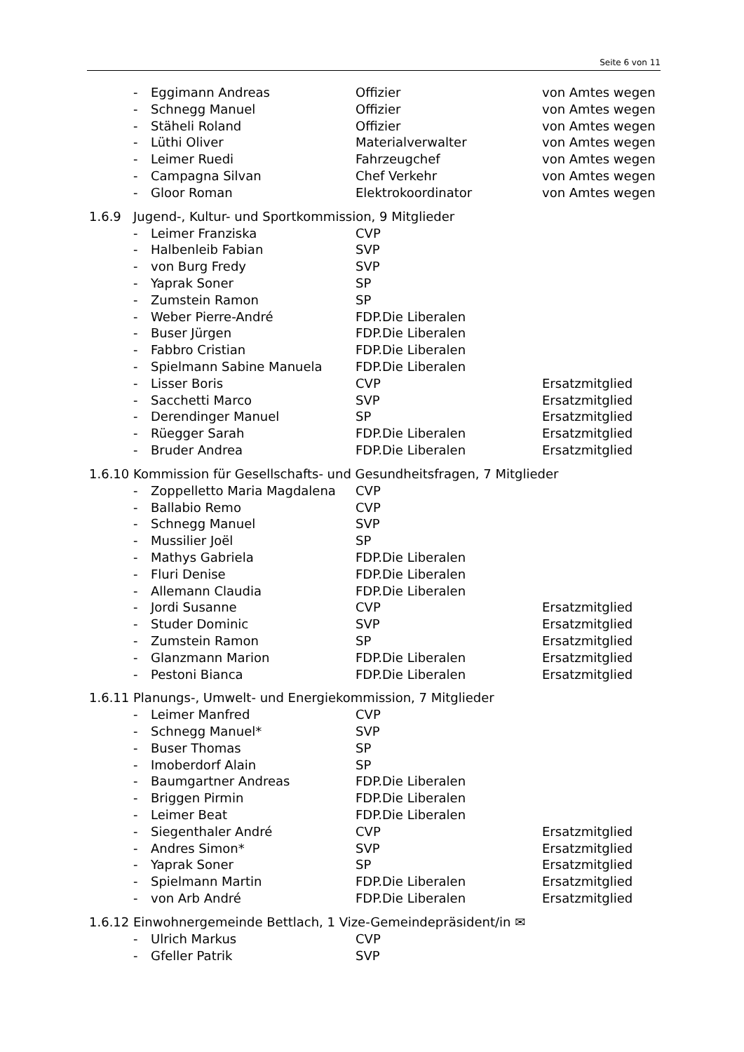Seite 6 von 11
- Eggimann Andreas Offizier von Amtes wegen
- Schnegg Manuel Offizier von Amtes wegen
- Stäheli Roland Offizier von Amtes wegen
- Lüthi Oliver Materialverwalter von Amtes wegen
- Leimer Ruedi Fahrzeugchef von Amtes wegen
- Campagna Silvan Chef Verkehr von Amtes wegen
- Gloor Roman Elektrokoordinator von Amtes wegen
1.6.9 Jugend-, Kultur- und Sportkommission, 9 Mitglieder
- Leimer Franziska CVP
- Halbenleib Fabian SVP
- von Burg Fredy SVP
- Yaprak Soner SP
- Zumstein Ramon SP
- Weber Pierre-André FDP.Die Liberalen
- Buser Jürgen FDP.Die Liberalen
- Fabbro Cristian FDP.Die Liberalen
- Spielmann Sabine Manuela FDP.Die Liberalen
- Lisser Boris CVP Ersatzmitglied
- Sacchetti Marco SVP Ersatzmitglied
- Derendinger Manuel SP Ersatzmitglied
- Rüegger Sarah FDP.Die Liberalen Ersatzmitglied
- Bruder Andrea FDP.Die Liberalen Ersatzmitglied
1.6.10 Kommission für Gesellschafts- und Gesundheitsfragen, 7 Mitglieder
- Zoppelletto Maria Magdalena CVP
- Ballabio Remo CVP
- Schnegg Manuel SVP
- Mussilier Joël SP
- Mathys Gabriela FDP.Die Liberalen
- Fluri Denise FDP.Die Liberalen
- Allemann Claudia FDP.Die Liberalen
- Jordi Susanne CVP Ersatzmitglied
- Studer Dominic SVP Ersatzmitglied
- Zumstein Ramon SP Ersatzmitglied
- Glanzmann Marion FDP.Die Liberalen Ersatzmitglied
- Pestoni Bianca FDP.Die Liberalen Ersatzmitglied
1.6.11 Planungs-, Umwelt- und Energiekommission, 7 Mitglieder
- Leimer Manfred CVP
- Schnegg Manuel* SVP
- Buser Thomas SP
- Imoberdorf Alain SP
- Baumgartner Andreas FDP.Die Liberalen
- Briggen Pirmin FDP.Die Liberalen
- Leimer Beat FDP.Die Liberalen
- Siegenthaler André CVP Ersatzmitglied
- Andres Simon* SVP Ersatzmitglied
- Yaprak Soner SP Ersatzmitglied
- Spielmann Martin FDP.Die Liberalen Ersatzmitglied
- von Arb André FDP.Die Liberalen Ersatzmitglied
1.6.12 Einwohnergemeinde Bettlach, 1 Vize-Gemeindepräsident/in ✉
- Ulrich Markus CVP
- Gfeller Patrik SVP